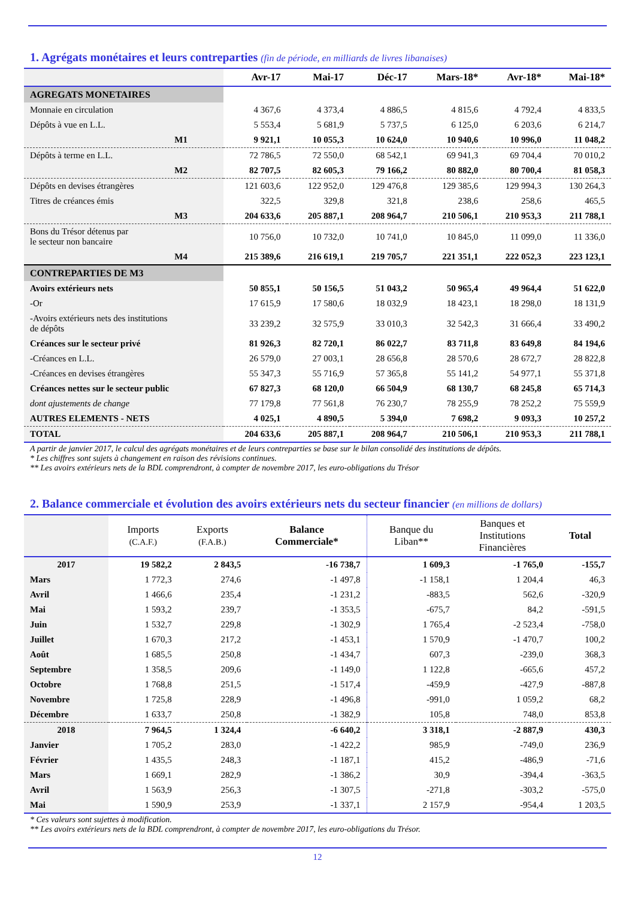1. Agrégats monétaires et leurs contreparties (fin de période, en milliards de livres libanaises)
| | Avr-17 | Mai-17 | Déc-17 | Mars-18* | Avr-18* | Mai-18* |
| --- | --- | --- | --- | --- | --- | --- |
| AGREGATS MONETAIRES | | | | | | |
| Monnaie en circulation | 4 367,6 | 4 373,4 | 4 886,5 | 4 815,6 | 4 792,4 | 4 833,5 |
| Dépôts à vue en L.L. | 5 553,4 | 5 681,9 | 5 737,5 | 6 125,0 | 6 203,6 | 6 214,7 |
| M1 | 9 921,1 | 10 055,3 | 10 624,0 | 10 940,6 | 10 996,0 | 11 048,2 |
| Dépôts à terme en L.L. | 72 786,5 | 72 550,0 | 68 542,1 | 69 941,3 | 69 704,4 | 70 010,2 |
| M2 | 82 707,5 | 82 605,3 | 79 166,2 | 80 882,0 | 80 700,4 | 81 058,3 |
| Dépôts en devises étrangères | 121 603,6 | 122 952,0 | 129 476,8 | 129 385,6 | 129 994,3 | 130 264,3 |
| Titres de créances émis | 322,5 | 329,8 | 321,8 | 238,6 | 258,6 | 465,5 |
| M3 | 204 633,6 | 205 887,1 | 208 964,7 | 210 506,1 | 210 953,3 | 211 788,1 |
| Bons du Trésor détenus par le secteur non bancaire | 10 756,0 | 10 732,0 | 10 741,0 | 10 845,0 | 11 099,0 | 11 336,0 |
| M4 | 215 389,6 | 216 619,1 | 219 705,7 | 221 351,1 | 222 052,3 | 223 123,1 |
| CONTREPARTIES DE M3 | | | | | | |
| Avoirs extérieurs nets | 50 855,1 | 50 156,5 | 51 043,2 | 50 965,4 | 49 964,4 | 51 622,0 |
| -Or | 17 615,9 | 17 580,6 | 18 032,9 | 18 423,1 | 18 298,0 | 18 131,9 |
| -Avoirs extérieurs nets des institutions de dépôts | 33 239,2 | 32 575,9 | 33 010,3 | 32 542,3 | 31 666,4 | 33 490,2 |
| Créances sur le secteur privé | 81 926,3 | 82 720,1 | 86 022,7 | 83 711,8 | 83 649,8 | 84 194,6 |
| -Créances en L.L. | 26 579,0 | 27 003,1 | 28 656,8 | 28 570,6 | 28 672,7 | 28 822,8 |
| -Créances en devises étrangères | 55 347,3 | 55 716,9 | 57 365,8 | 55 141,2 | 54 977,1 | 55 371,8 |
| Créances nettes sur le secteur public | 67 827,3 | 68 120,0 | 66 504,9 | 68 130,7 | 68 245,8 | 65 714,3 |
| dont ajustements de change | 77 179,8 | 77 561,8 | 76 230,7 | 78 255,9 | 78 252,2 | 75 559,9 |
| AUTRES ELEMENTS - NETS | 4 025,1 | 4 890,5 | 5 394,0 | 7 698,2 | 9 093,3 | 10 257,2 |
| TOTAL | 204 633,6 | 205 887,1 | 208 964,7 | 210 506,1 | 210 953,3 | 211 788,1 |
A partir de janvier 2017, le calcul des agrégats monétaires et de leurs contreparties se base sur le bilan consolidé des institutions de dépôts.
* Les chiffres sont sujets à changement en raison des révisions continues.
** Les avoirs extérieurs nets de la BDL comprendront, à compter de novembre 2017, les euro-obligations du Trésor
2. Balance commerciale et évolution des avoirs extérieurs nets du secteur financier (en millions de dollars)
| | Imports (C.A.F.) | Exports (F.A.B.) | Balance Commerciale* | Banque du Liban** | Banques et Institutions Financières | Total |
| --- | --- | --- | --- | --- | --- | --- |
| 2017 | 19 582,2 | 2 843,5 | -16 738,7 | 1 609,3 | -1 765,0 | -155,7 |
| Mars | 1 772,3 | 274,6 | -1 497,8 | -1 158,1 | 1 204,4 | 46,3 |
| Avril | 1 466,6 | 235,4 | -1 231,2 | -883,5 | 562,6 | -320,9 |
| Mai | 1 593,2 | 239,7 | -1 353,5 | -675,7 | 84,2 | -591,5 |
| Juin | 1 532,7 | 229,8 | -1 302,9 | 1 765,4 | -2 523,4 | -758,0 |
| Juillet | 1 670,3 | 217,2 | -1 453,1 | 1 570,9 | -1 470,7 | 100,2 |
| Août | 1 685,5 | 250,8 | -1 434,7 | 607,3 | -239,0 | 368,3 |
| Septembre | 1 358,5 | 209,6 | -1 149,0 | 1 122,8 | -665,6 | 457,2 |
| Octobre | 1 768,8 | 251,5 | -1 517,4 | -459,9 | -427,9 | -887,8 |
| Novembre | 1 725,8 | 228,9 | -1 496,8 | -991,0 | 1 059,2 | 68,2 |
| Décembre | 1 633,7 | 250,8 | -1 382,9 | 105,8 | 748,0 | 853,8 |
| 2018 | 7 964,5 | 1 324,4 | -6 640,2 | 3 318,1 | -2 887,9 | 430,3 |
| Janvier | 1 705,2 | 283,0 | -1 422,2 | 985,9 | -749,0 | 236,9 |
| Février | 1 435,5 | 248,3 | -1 187,1 | 415,2 | -486,9 | -71,6 |
| Mars | 1 669,1 | 282,9 | -1 386,2 | 30,9 | -394,4 | -363,5 |
| Avril | 1 563,9 | 256,3 | -1 307,5 | -271,8 | -303,2 | -575,0 |
| Mai | 1 590,9 | 253,9 | -1 337,1 | 2 157,9 | -954,4 | 1 203,5 |
* Ces valeurs sont sujettes à modification.
** Les avoirs extérieurs nets de la BDL comprendront, à compter de novembre 2017, les euro-obligations du Trésor.
12